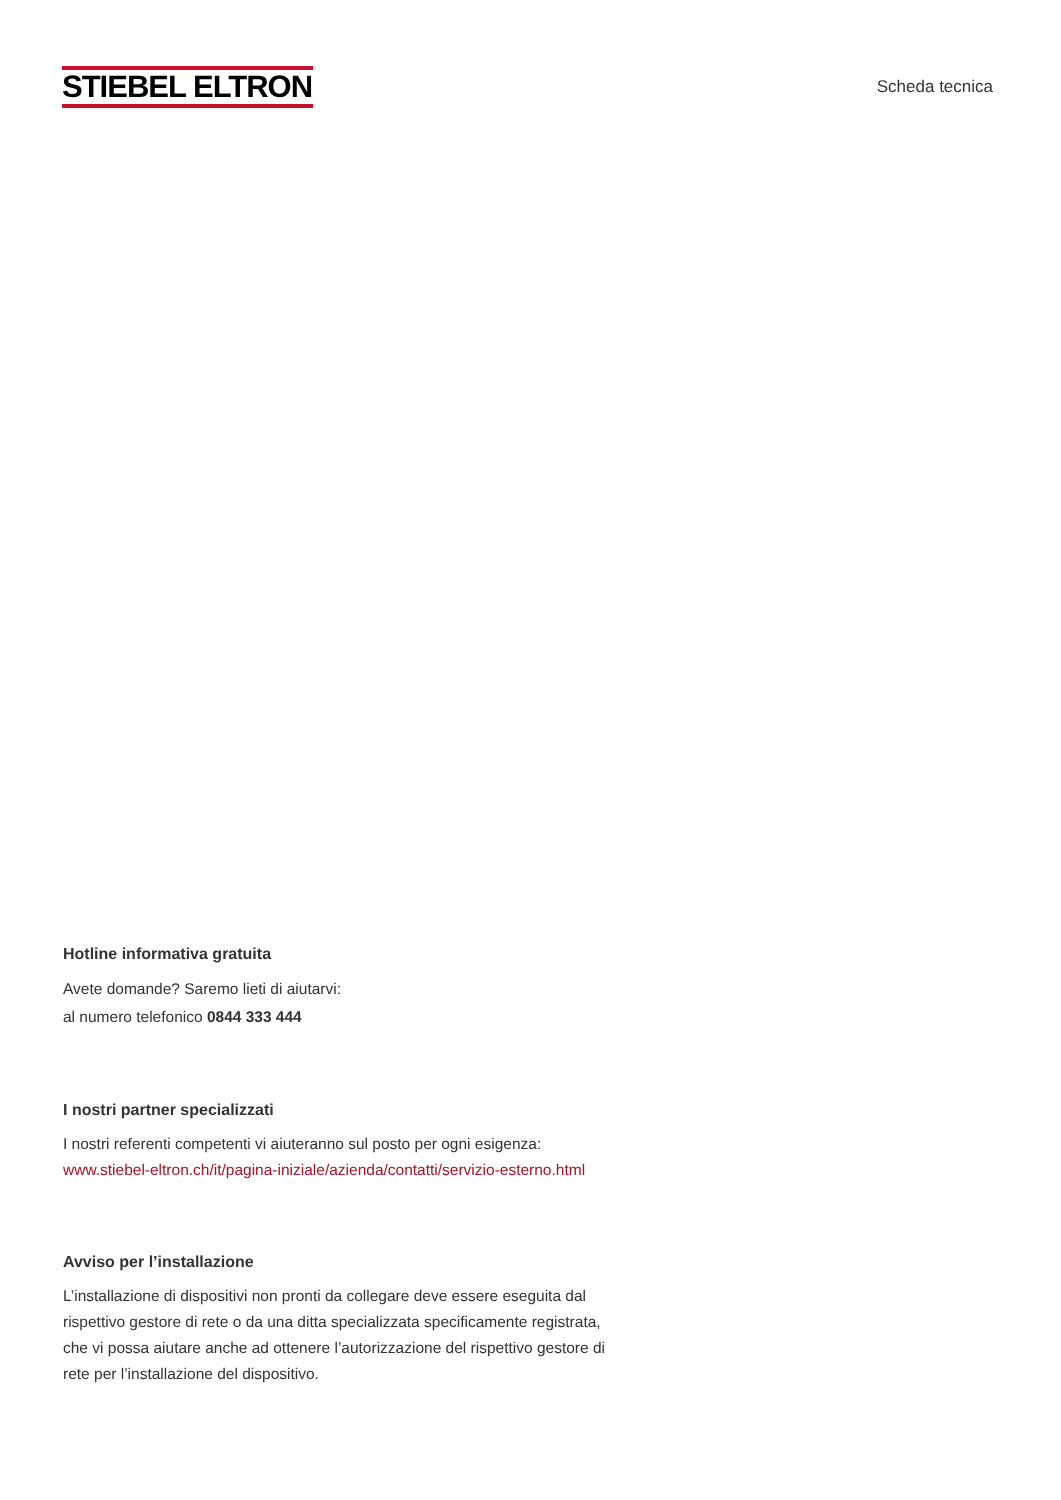STIEBEL ELTRON
Scheda tecnica
Hotline informativa gratuita
Avete domande? Saremo lieti di aiutarvi:
al numero telefonico 0844 333 444
I nostri partner specializzati
I nostri referenti competenti vi aiuteranno sul posto per ogni esigenza:
www.stiebel-eltron.ch/it/pagina-iniziale/azienda/contatti/servizio-esterno.html
Avviso per l’installazione
L’installazione di dispositivi non pronti da collegare deve essere eseguita dal rispettivo gestore di rete o da una ditta specializzata specificamente registrata, che vi possa aiutare anche ad ottenere l’autorizzazione del rispettivo gestore di rete per l’installazione del dispositivo.